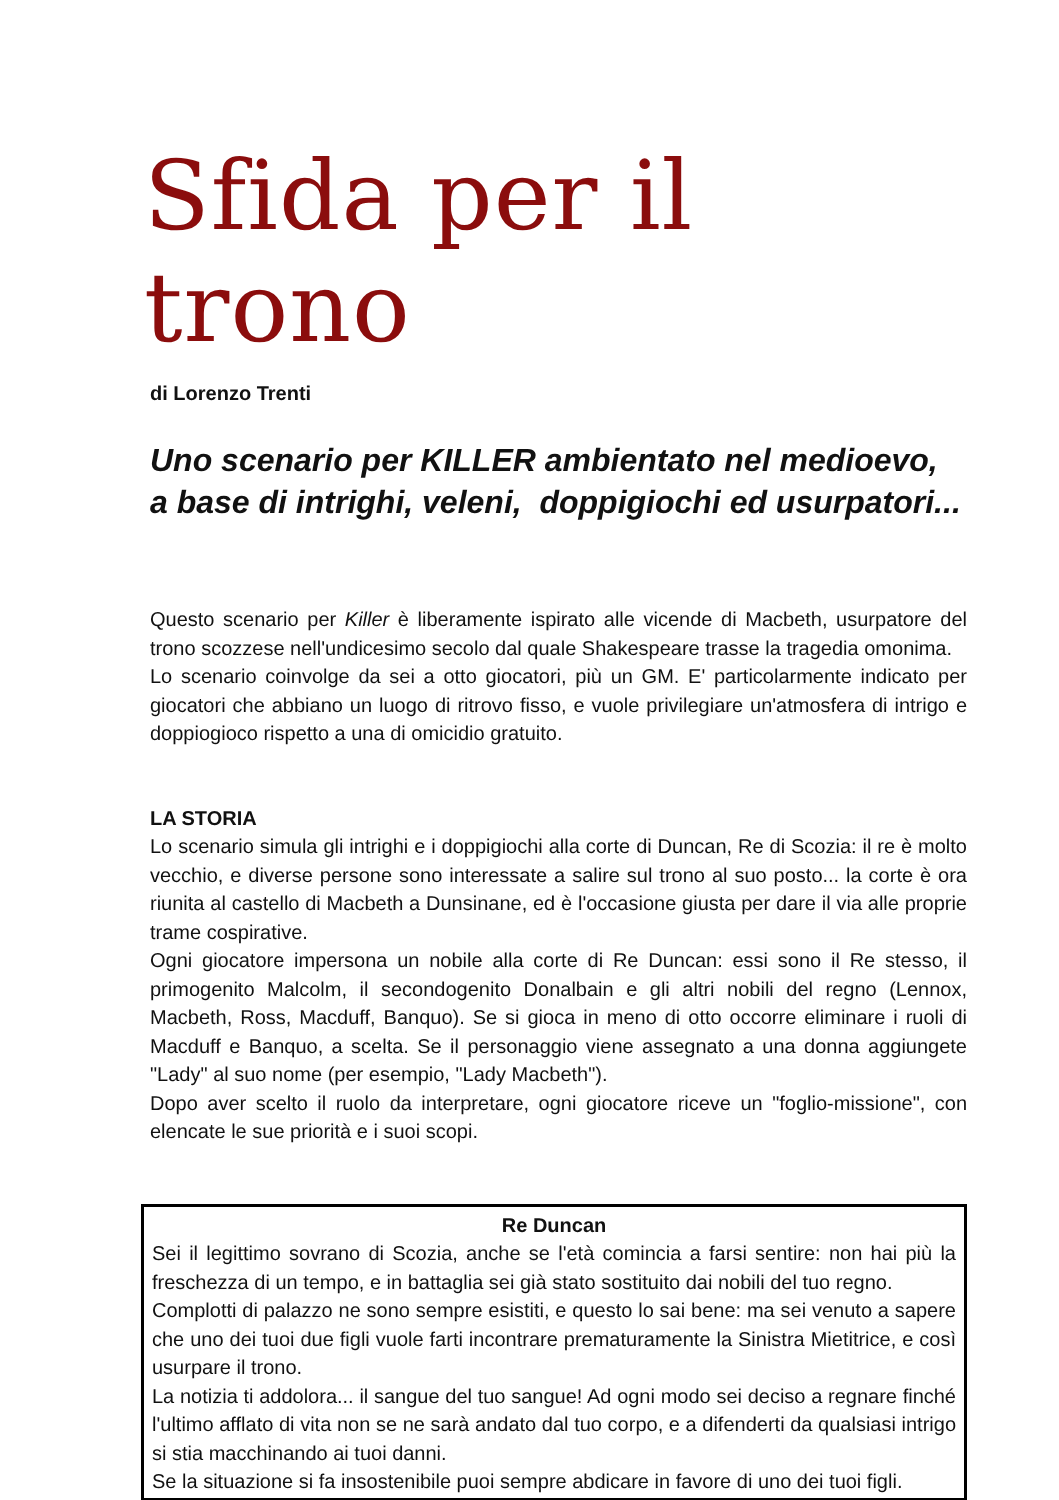Sfida per il trono
di Lorenzo Trenti
Uno scenario per KILLER ambientato nel medioevo,
a base di intrighi, veleni, doppigiochi ed usurpatori...
Questo scenario per Killer è liberamente ispirato alle vicende di Macbeth, usurpatore del trono scozzese nell'undicesimo secolo dal quale Shakespeare trasse la tragedia omonima.
Lo scenario coinvolge da sei a otto giocatori, più un GM. E' particolarmente indicato per giocatori che abbiano un luogo di ritrovo fisso, e vuole privilegiare un'atmosfera di intrigo e doppiogioco rispetto a una di omicidio gratuito.
LA STORIA
Lo scenario simula gli intrighi e i doppigiochi alla corte di Duncan, Re di Scozia: il re è molto vecchio, e diverse persone sono interessate a salire sul trono al suo posto... la corte è ora riunita al castello di Macbeth a Dunsinane, ed è l'occasione giusta per dare il via alle proprie trame cospirative.
Ogni giocatore impersona un nobile alla corte di Re Duncan: essi sono il Re stesso, il primogenito Malcolm, il secondogenito Donalbain e gli altri nobili del regno (Lennox, Macbeth, Ross, Macduff, Banquo). Se si gioca in meno di otto occorre eliminare i ruoli di Macduff e Banquo, a scelta. Se il personaggio viene assegnato a una donna aggiungete "Lady" al suo nome (per esempio, "Lady Macbeth").
Dopo aver scelto il ruolo da interpretare, ogni giocatore riceve un "foglio-missione", con elencate le sue priorità e i suoi scopi.
Re Duncan
Sei il legittimo sovrano di Scozia, anche se l'età comincia a farsi sentire: non hai più la freschezza di un tempo, e in battaglia sei già stato sostituito dai nobili del tuo regno.
Complotti di palazzo ne sono sempre esistiti, e questo lo sai bene: ma sei venuto a sapere che uno dei tuoi due figli vuole farti incontrare prematuramente la Sinistra Mietitrice, e così usurpare il trono.
La notizia ti addolora... il sangue del tuo sangue! Ad ogni modo sei deciso a regnare finché l'ultimo afflato di vita non se ne sarà andato dal tuo corpo, e a difenderti da qualsiasi intrigo si stia macchinando ai tuoi danni.
Se la situazione si fa insostenibile puoi sempre abdicare in favore di uno dei tuoi figli.